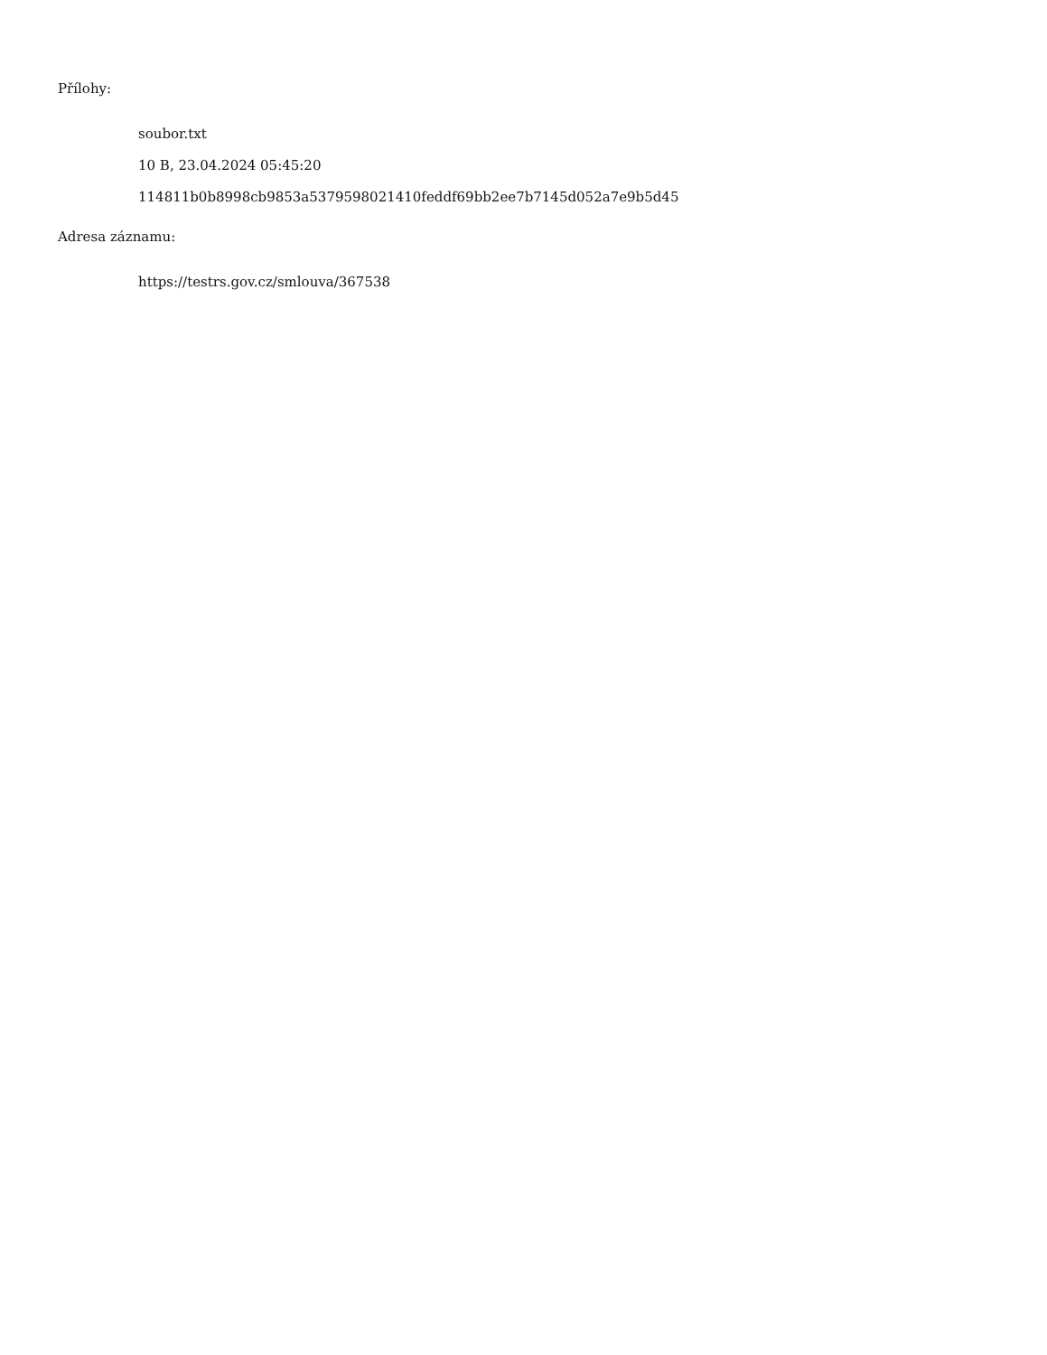Přílohy:
soubor.txt
10 B, 23.04.2024 05:45:20
114811b0b8998cb9853a5379598021410feddf69bb2ee7b7145d052a7e9b5d45
Adresa záznamu:
https://testrs.gov.cz/smlouva/367538